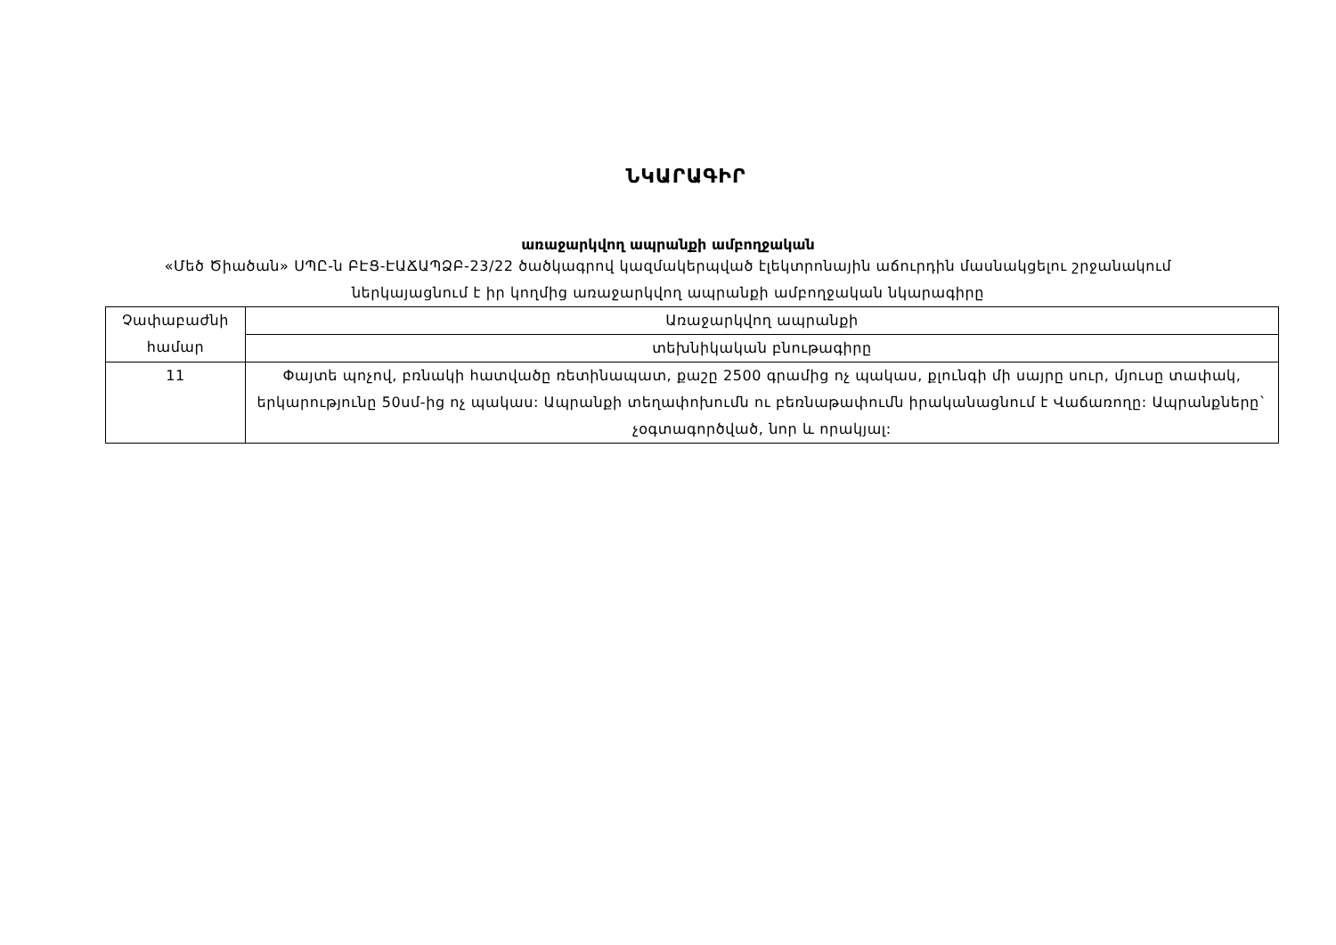ՆԿԱՐԱԳԻՐ
առաջարկվող ապրանքի ամբողջական
«Մեծ Ծիածան» ՍՊԸ-ն ԲԷՑ-ԷԱՃԱՊՁԲ-23/22 ծածկագրով կազմակերպված էլեկտրոնային աճուրդին մասնակցելու շրջանակում ներկայացնում է իր կողմից առաջարկվող ապրանքի ամբողջական նկարագիրը
| Չափաբաժնի համար | Առաջարկվող ապրանքի |
| | տեխնիկական բնութագիրը |
| 11 | Փայտե պոչով, բռնակի հատվածը ռետինապատ, քաշը 2500 գրամից ոչ պակաս, քլունգի մի սայրը սուր, մյուսը տափակ, երկարությունը 50սմ-ից ոչ պակաս: Ապրանքի տեղափոխումն ու բեռնաթափումն իրականացնում է Վաճառողը: Ապրանքները` չօգտագործված, նոր և որակյալ: |